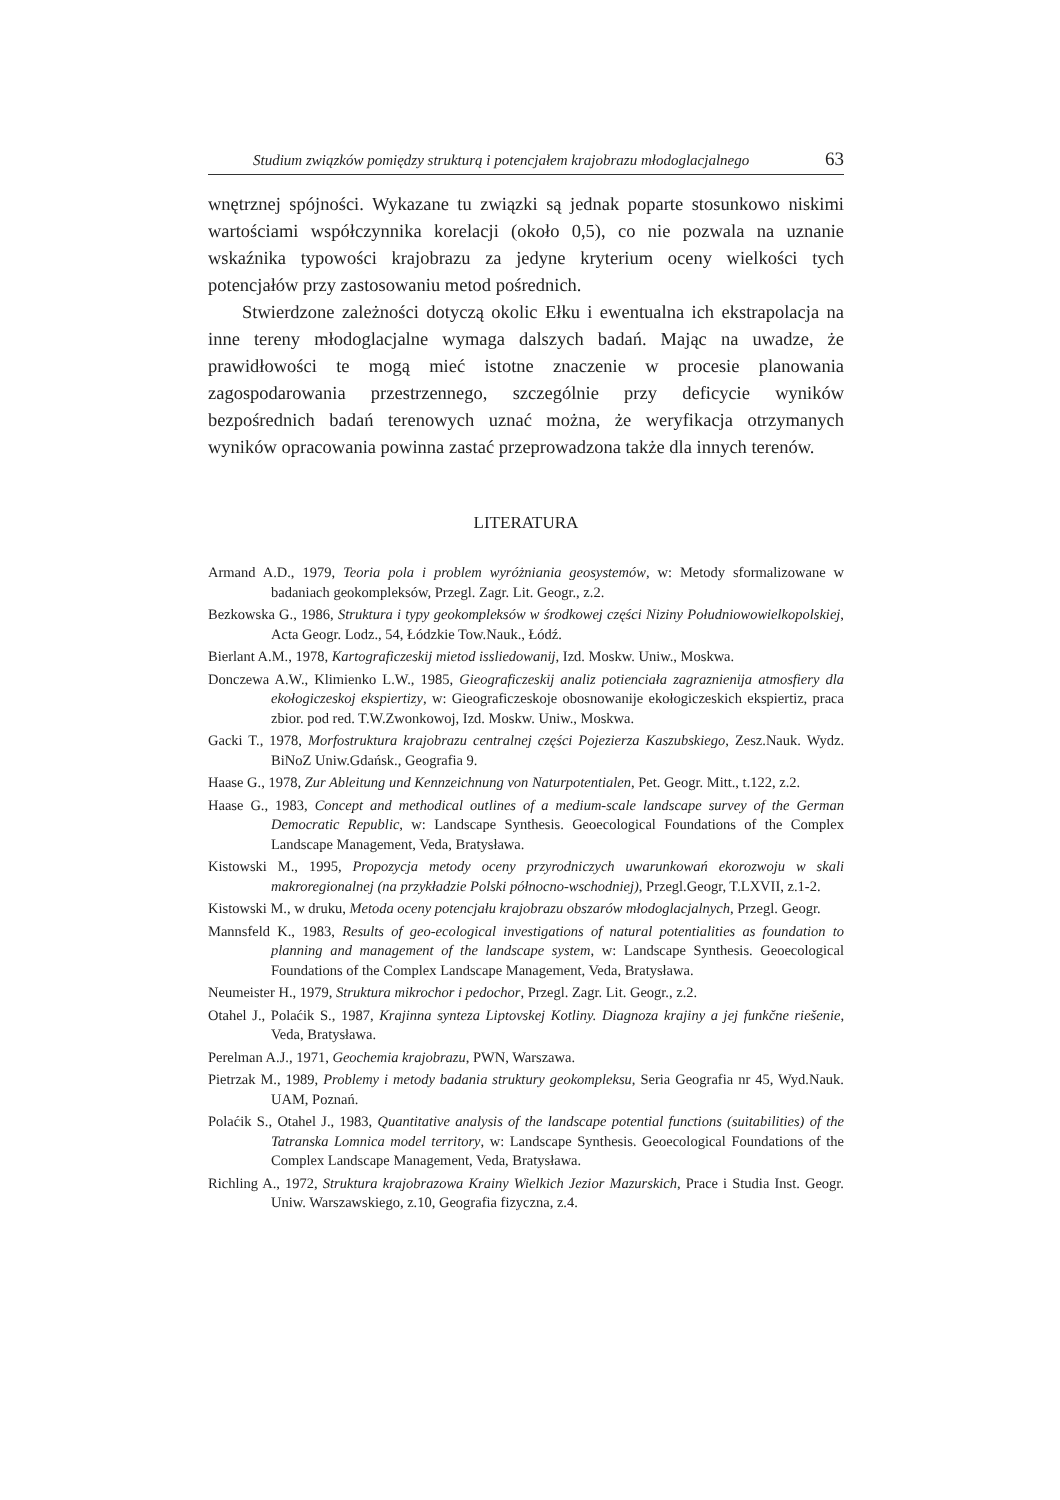Studium związków pomiędzy strukturą i potencjałem krajobrazu młodoglacjalnego 63
wnętrznej spójności. Wykazane tu związki są jednak poparte stosunkowo niskimi wartościami współczynnika korelacji (około 0,5), co nie pozwala na uznanie wskaźnika typowości krajobrazu za jedyne kryterium oceny wielkości tych potencjałów przy zastosowaniu metod pośrednich.
Stwierdzone zależności dotyczą okolic Ełku i ewentualna ich ekstrapolacja na inne tereny młodoglacjalne wymaga dalszych badań. Mając na uwadze, że prawidłowości te mogą mieć istotne znaczenie w procesie planowania zagospodarowania przestrzennego, szczególnie przy deficycie wyników bezpośrednich badań terenowych uznać można, że weryfikacja otrzymanych wyników opracowania powinna zastać przeprowadzona także dla innych terenów.
LITERATURA
Armand A.D., 1979, Teoria pola i problem wyróżniania geosystemów, w: Metody sformalizowane w badaniach geokompleksów, Przegl. Zagr. Lit. Geogr., z.2.
Bezkowska G., 1986, Struktura i typy geokompleksów w środkowej części Niziny Południowowielkopolskiej, Acta Geogr. Lodz., 54, Łódzkie Tow.Nauk., Łódź.
Bierlant A.M., 1978, Kartograficzeskij mietod issliedowanij, Izd. Moskw. Uniw., Moskwa.
Donczewa A.W., Klimienko L.W., 1985, Gieograficzeskij analiz potienciała zagraznienija atmosfiery dla ekołogiczeskoj ekspiertizy, w: Gieograficzeskoje obosnowanije ekołogiczeskich ekspiertiz, praca zbior. pod red. T.W.Zwonkowoj, Izd. Moskw. Uniw., Moskwa.
Gacki T., 1978, Morfostruktura krajobrazu centralnej części Pojezierza Kaszubskiego, Zesz.Nauk. Wydz. BiNoZ Uniw.Gdańsk., Geografia 9.
Haase G., 1978, Zur Ableitung und Kennzeichnung von Naturpotentialen, Pet. Geogr. Mitt., t.122, z.2.
Haase G., 1983, Concept and methodical outlines of a medium-scale landscape survey of the German Democratic Republic, w: Landscape Synthesis. Geoecological Foundations of the Complex Landscape Management, Veda, Bratysława.
Kistowski M., 1995, Propozycja metody oceny przyrodniczych uwarunkowań ekorozwoju w skali makroregionalnej (na przykładzie Polski północno-wschodniej), Przegl.Geogr, T.LXVII, z.1-2.
Kistowski M., w druku, Metoda oceny potencjału krajobrazu obszarów młodoglacjalnych, Przegl. Geogr.
Mannsfeld K., 1983, Results of geo-ecological investigations of natural potentialities as foundation to planning and management of the landscape system, w: Landscape Synthesis. Geoecological Foundations of the Complex Landscape Management, Veda, Bratysława.
Neumeister H., 1979, Struktura mikrochor i pedochor, Przegl. Zagr. Lit. Geogr., z.2.
Otahel J., Polaćik S., 1987, Krajinna synteza Liptovskej Kotliny. Diagnoza krajiny a jej funkčne riešenie, Veda, Bratysława.
Perelman A.J., 1971, Geochemia krajobrazu, PWN, Warszawa.
Pietrzak M., 1989, Problemy i metody badania struktury geokompleksu, Seria Geografia nr 45, Wyd.Nauk. UAM, Poznań.
Polaćik S., Otahel J., 1983, Quantitative analysis of the landscape potential functions (suitabilities) of the Tatranska Lomnica model territory, w: Landscape Synthesis. Geoecological Foundations of the Complex Landscape Management, Veda, Bratysława.
Richling A., 1972, Struktura krajobrazowa Krainy Wielkich Jezior Mazurskich, Prace i Studia Inst. Geogr. Uniw. Warszawskiego, z.10, Geografia fizyczna, z.4.